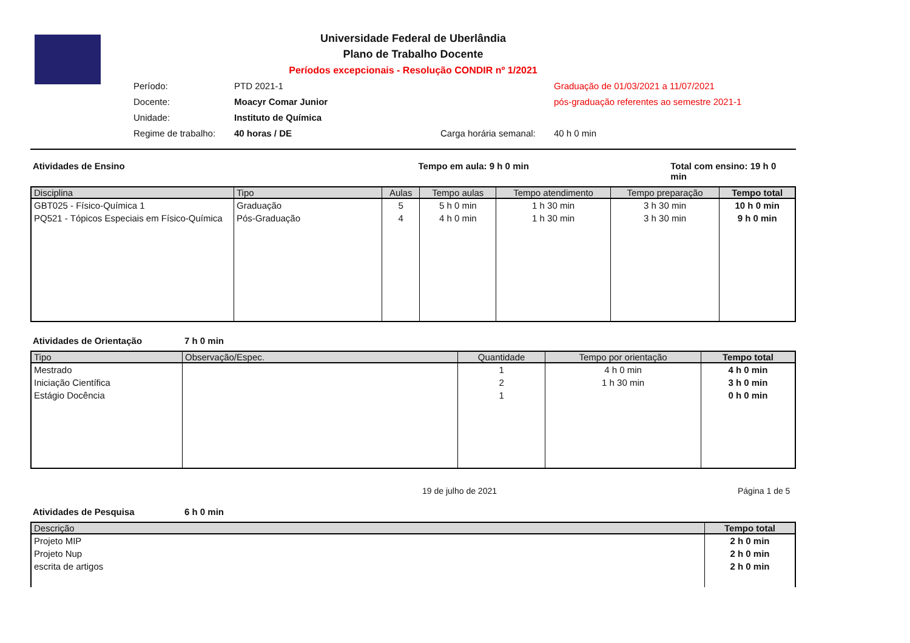Universidade Federal de Uberlândia
Plano de Trabalho Docente
Períodos excepcionais - Resolução CONDIR nº 1/2021
Período:
PTD 2021-1
Graduação de 01/03/2021 a 11/07/2021
Docente:
Moacyr Comar Junior
pós-graduação referentes ao semestre 2021-1
Unidade:
Instituto de Química
Regime de trabalho:
40 horas / DE
Carga horária semanal:
40 h 0 min
Atividades de Ensino Tempo em aula: 9 h 0 min Total com ensino: 19 h 0 min
| Disciplina | Tipo | Aulas | Tempo aulas | Tempo atendimento | Tempo preparação | Tempo total |
| --- | --- | --- | --- | --- | --- | --- |
| GBT025 - Físico-Química 1 | Graduação | 5 | 5 h 0 min | 1 h 30 min | 3 h 30 min | 10 h 0 min |
| PQ521 - Tópicos Especiais em Físico-Química | Pós-Graduação | 4 | 4 h 0 min | 1 h 30 min | 3 h 30 min | 9 h 0 min |
Atividades de Orientação 7 h 0 min
| Tipo | Observação/Espec. | Quantidade | Tempo por orientação | Tempo total |
| --- | --- | --- | --- | --- |
| Mestrado | | 1 | 4 h 0 min | 4 h 0 min |
| Iniciação Científica | | 2 | 1 h 30 min | 3 h 0 min |
| Estágio Docência | | 1 | | 0 h 0 min |
19 de julho de 2021 Página 1 de 5
Atividades de Pesquisa 6 h 0 min
| Descrição | Tempo total |
| --- | --- |
| Projeto MIP | 2 h 0 min |
| Projeto Nup | 2 h 0 min |
| escrita de artigos | 2 h 0 min |